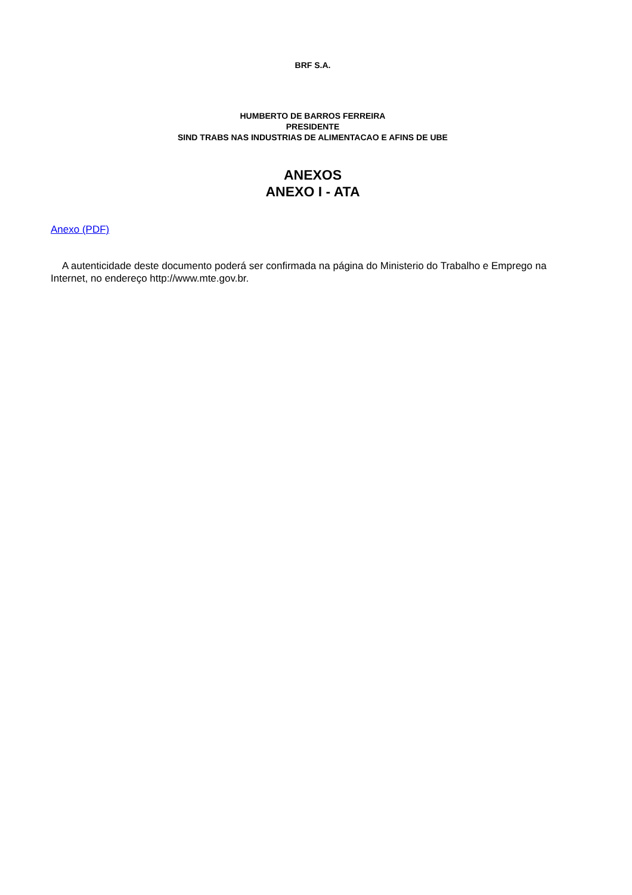BRF S.A.
HUMBERTO DE BARROS FERREIRA
PRESIDENTE
SIND TRABS NAS INDUSTRIAS DE ALIMENTACAO E AFINS DE UBE
ANEXOS
ANEXO I - ATA
Anexo (PDF)
A autenticidade deste documento poderá ser confirmada na página do Ministerio do Trabalho e Emprego na Internet, no endereço http://www.mte.gov.br.